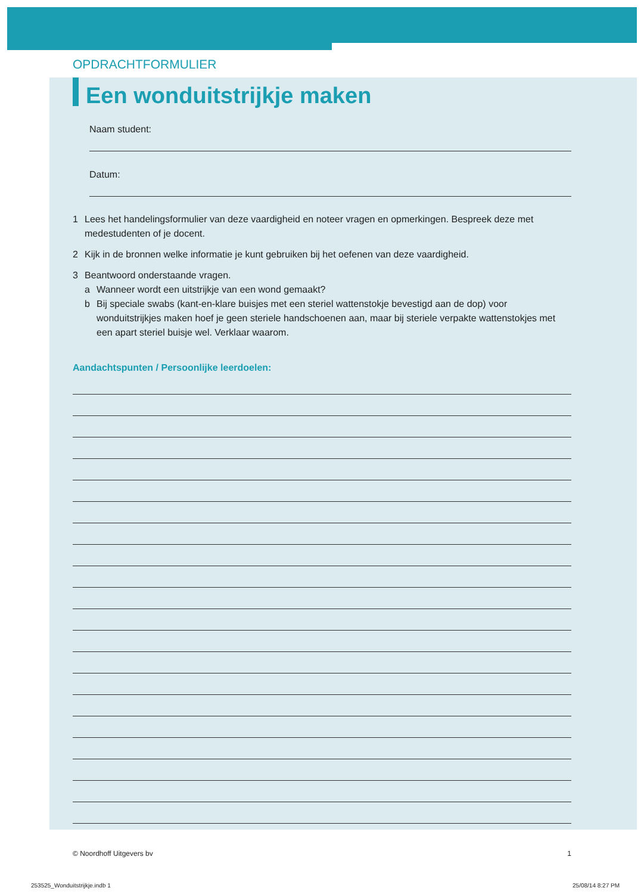OPDRACHTFORMULIER
Een wonduitstrijkje maken
Naam student:
Datum:
1 Lees het handelingsformulier van deze vaardigheid en noteer vragen en opmerkingen. Bespreek deze met medestudenten of je docent.
2 Kijk in de bronnen welke informatie je kunt gebruiken bij het oefenen van deze vaardigheid.
3 Beantwoord onderstaande vragen.
a Wanneer wordt een uitstrijkje van een wond gemaakt?
b Bij speciale swabs (kant-en-klare buisjes met een steriel wattenstokje bevestigd aan de dop) voor wonduitstrijkjes maken hoef je geen steriele handschoenen aan, maar bij steriele verpakte wattenstokjes met een apart steriel buisje wel. Verklaar waarom.
Aandachtspunten / Persoonlijke leerdoelen:
© Noordhoff Uitgevers bv 1
253525_Wonduitstrijkje.indb 1 25/08/14 8:27 PM